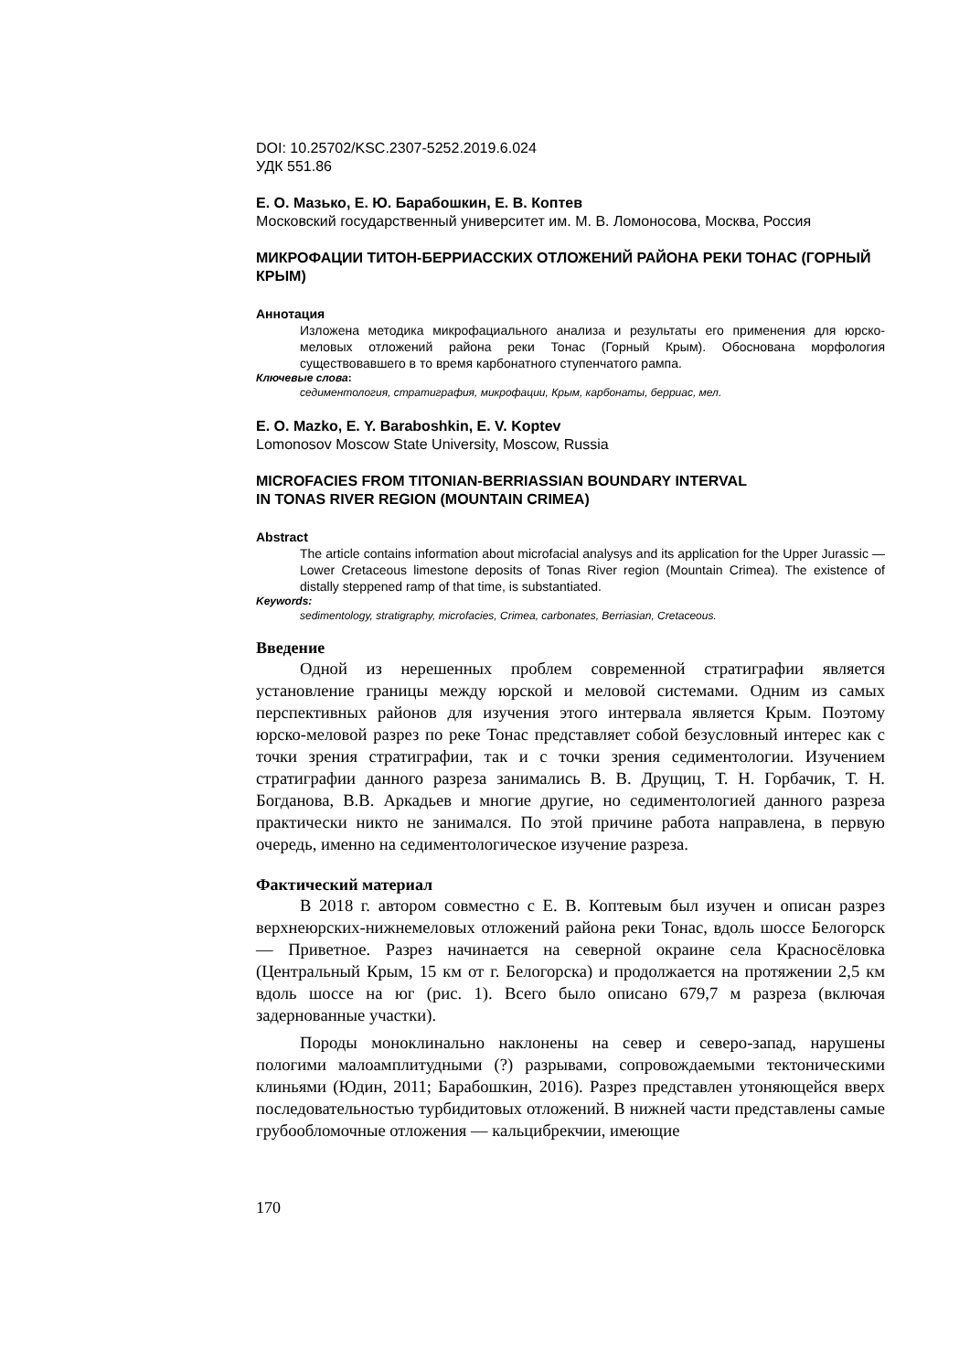DOI: 10.25702/KSC.2307-5252.2019.6.024
УДК 551.86
Е. О. Мазько, Е. Ю. Барабошкин, Е. В. Коптев
Московский государственный университет им. М. В. Ломоносова, Москва, Россия
МИКРОФАЦИИ ТИТОН-БЕРРИАССКИХ ОТЛОЖЕНИЙ РАЙОНА РЕКИ ТОНАС (ГОРНЫЙ КРЫМ)
Аннотация
Изложена методика микрофациального анализа и результаты его применения для юрско-меловых отложений района реки Тонас (Горный Крым). Обоснована морфология существовавшего в то время карбонатного ступенчатого рампа.
Ключевые слова:
седиментология, стратиграфия, микрофации, Крым, карбонаты, берриас, мел.
E. O. Mazko, E. Y. Baraboshkin, E. V. Koptev
Lomonosov Moscow State University, Moscow, Russia
MICROFACIES FROM TITONIAN-BERRIASSIAN BOUNDARY INTERVAL
IN TONAS RIVER REGION (MOUNTAIN CRIMEA)
Abstract
The article contains information about microfacial analysys and its application for the Upper Jurassic — Lower Cretaceous limestone deposits of Tonas River region (Mountain Crimea). The existence of distally steppened ramp of that time, is substantiated.
Keywords:
sedimentology, stratigraphy, microfacies, Crimea, carbonates, Berriasian, Cretaceous.
Введение
Одной из нерешенных проблем современной стратиграфии является установление границы между юрской и меловой системами. Одним из самых перспективных районов для изучения этого интервала является Крым. Поэтому юрско-меловой разрез по реке Тонас представляет собой безусловный интерес как с точки зрения стратиграфии, так и с точки зрения седиментологии. Изучением стратиграфии данного разреза занимались В. В. Друщиц, Т. Н. Горбачик, Т. Н. Богданова, В.В. Аркадьев и многие другие, но седиментологией данного разреза практически никто не занимался. По этой причине работа направлена, в первую очередь, именно на седиментологическое изучение разреза.
Фактический материал
В 2018 г. автором совместно с Е. В. Коптевым был изучен и описан разрез верхнеюрских-нижнемеловых отложений района реки Тонас, вдоль шоссе Белогорск — Приветное. Разрез начинается на северной окраине села Красносёловка (Центральный Крым, 15 км от г. Белогорска) и продолжается на протяжении 2,5 км вдоль шоссе на юг (рис. 1). Всего было описано 679,7 м разреза (включая задернованные участки).
Породы моноклинально наклонены на север и северо-запад, нарушены пологими малоамплитудными (?) разрывами, сопровождаемыми тектоническими клиньями (Юдин, 2011; Барабошкин, 2016). Разрез представлен утоняющейся вверх последовательностью турбидитовых отложений. В нижней части представлены самые грубообломочные отложения — кальцибрекчии, имеющие
170